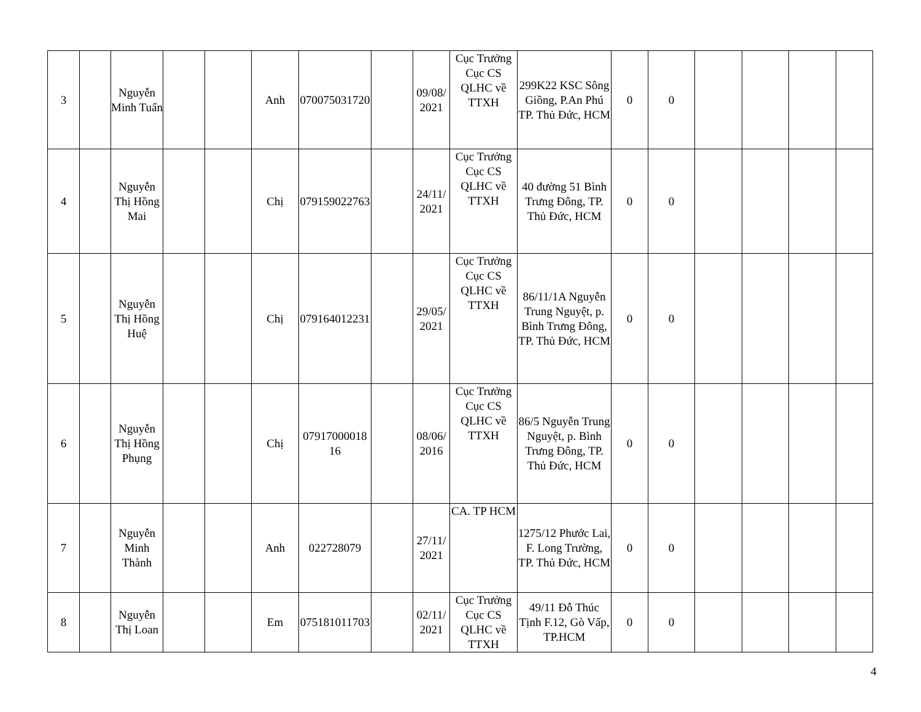| 3 | | Nguyễn Minh Tuấn | | | Anh | 070075031720 | | 09/08/ 2021 | Cục Trưởng Cục CS QLHC về TTXH | 299K22 KSC Sông Giồng, P.An Phú TP. Thủ Đức, HCM | 0 | 0 | | | | |
| 4 | | Nguyễn Thị Hồng Mai | | | Chị | 079159022763 | | 24/11/ 2021 | Cục Trưởng Cục CS QLHC về TTXH | 40 đường 51 Bình Trưng Đông, TP. Thủ Đức, HCM | 0 | 0 | | | | |
| 5 | | Nguyễn Thị Hồng Huệ | | | Chị | 079164012231 | | 29/05/ 2021 | Cục Trưởng Cục CS QLHC về TTXH | 86/11/1A Nguyễn Trung Nguyệt, p. Bình Trưng Đông, TP. Thủ Đức, HCM | 0 | 0 | | | | |
| 6 | | Nguyễn Thị Hồng Phụng | | | Chị | 07917000018 16 | | 08/06/ 2016 | Cục Trưởng Cục CS QLHC về TTXH | 86/5 Nguyễn Trung Nguyệt, p. Bình Trưng Đông, TP. Thủ Đức, HCM | 0 | 0 | | | | |
| 7 | | Nguyễn Minh Thành | | | Anh | 022728079 | | 27/11/ 2021 | CA. TP HCM | 1275/12 Phước Lai, F. Long Trường, TP. Thủ Đức, HCM | 0 | 0 | | | | |
| 8 | | Nguyễn Thị Loan | | | Em | 075181011703 | | 02/11/ 2021 | Cục Trưởng Cục CS QLHC về TTXH | 49/11 Đỗ Thúc Tịnh F.12, Gò Vấp, TP.HCM | 0 | 0 | | | | |
4